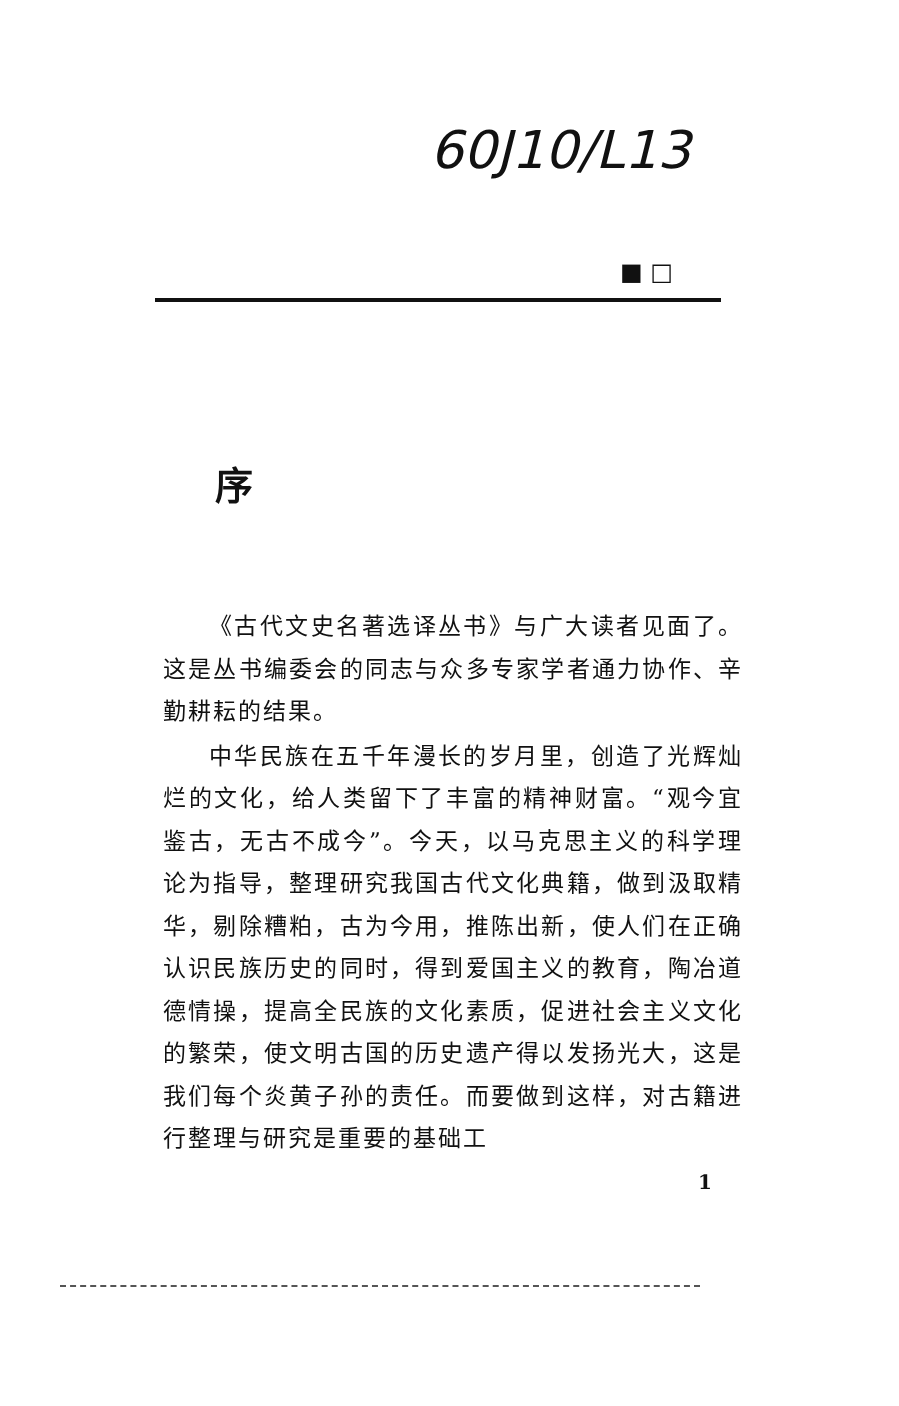60J10/L13
■ □
序
《古代文史名著选译丛书》与广大读者见面了。这是丛书编委会的同志与众多专家学者通力协作、辛勤耕耘的结果。
中华民族在五千年漫长的岁月里，创造了光辉灿烂的文化，给人类留下了丰富的精神财富。“观今宜鉴古，无古不成今”。今天，以马克思主义的科学理论为指导，整理研究我国古代文化典籍，做到汲取精华，剔除糟粕，古为今用，推陈出新，使人们在正确认识民族历史的同时，得到爱国主义的教育，陶冶道德情操，提高全民族的文化素质，促进社会主义文化的繁荣，使文明古国的历史遗产得以发扬光大，这是我们每个炎黄子孙的责任。而要做到这样，对古籍进行整理与研究是重要的基础工
1